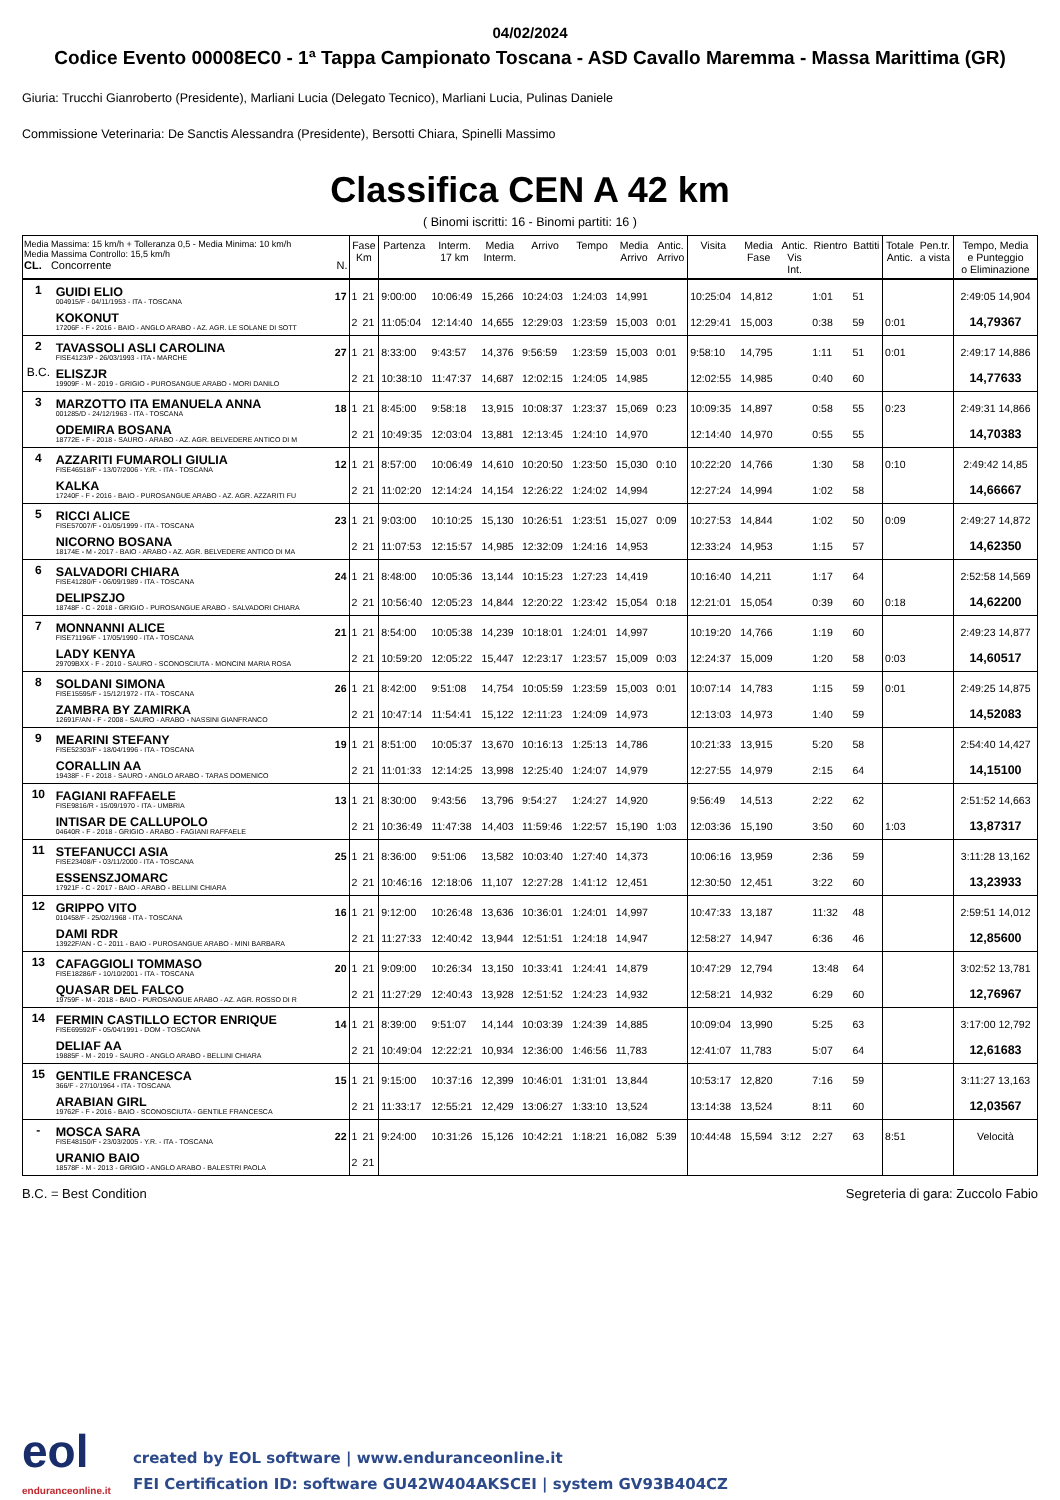04/02/2024
Codice Evento 00008EC0 - 1ª Tappa Campionato Toscana - ASD Cavallo Maremma - Massa Marittima (GR)
Giuria: Trucchi Gianroberto (Presidente), Marliani Lucia (Delegato Tecnico), Marliani Lucia, Pulinas Daniele
Commissione Veterinaria: De Sanctis Alessandra (Presidente), Bersotti Chiara, Spinelli Massimo
Classifica CEN A 42 km
( Binomi iscritti: 16 - Binomi partiti: 16 )
| Media Massima: 15 km/h + Tolleranza 0,5 - Media Minima: 10 km/h Media Massima Controllo: 15,5 km/h CL. Concorrente N. | | | Fase Km | | Partenza | Interm. 17 km | Media Interm. | Arrivo | Tempo | Media Arrivo | Antic. Arrivo | Visita | Media Fase | Antic. Vis Int. | Rientro | Battiti | Totale Antic. | Pen.tr. a vista | Tempo, Media e Punteggio o Eliminazione |
| --- | --- | --- | --- | --- | --- | --- | --- | --- | --- | --- | --- | --- | --- | --- | --- | --- | --- | --- | --- |
| 1 | GUIDI ELIO 004915/F - 04/11/1953 - ITA - TOSCANA | 17 | 1 | 21 | 9:00:00 | 10:06:49 | 15,266 | 10:24:03 | 1:24:03 | 14,991 | | 10:25:04 | 14,812 | | 1:01 | 51 | | | 2:49:05 14,904 |
| | KOKONUT 17206F - F - 2016 - BAIO - ANGLO ARABO - AZ. AGR. LE SOLANE DI SOTT | | 2 | 21 | 11:05:04 | 12:14:40 | 14,655 | 12:29:03 | 1:23:59 | 15,003 | 0:01 | 12:29:41 | 15,003 | | 0:38 | 59 | 0:01 | | 14,79367 |
| 2 | TAVASSOLI ASLI CAROLINA FISE4123/P - 26/03/1993 - ITA - MARCHE | 27 | 1 | 21 | 8:33:00 | 9:43:57 | 14,376 | 9:56:59 | 1:23:59 | 15,003 | 0:01 | 9:58:10 | 14,795 | | 1:11 | 51 | 0:01 | | 2:49:17 14,886 |
| B.C. | ELISZJR 19909F - M - 2019 - GRIGIO - PUROSANGUE ARABO - MORI DANILO | | 2 | 21 | 10:38:10 | 11:47:37 | 14,687 | 12:02:15 | 1:24:05 | 14,985 | | 12:02:55 | 14,985 | | 0:40 | 60 | | | 14,77633 |
| 3 | MARZOTTO ITA EMANUELA ANNA 001285/D - 24/12/1963 - ITA - TOSCANA | 18 | 1 | 21 | 8:45:00 | 9:58:18 | 13,915 | 10:08:37 | 1:23:37 | 15,069 | 0:23 | 10:09:35 | 14,897 | | 0:58 | 55 | 0:23 | | 2:49:31 14,866 |
| | ODEMIRA BOSANA 18772E - F - 2018 - SAURO - ARABO - AZ. AGR. BELVEDERE ANTICO DI M | | 2 | 21 | 10:49:35 | 12:03:04 | 13,881 | 12:13:45 | 1:24:10 | 14,970 | | 12:14:40 | 14,970 | | 0:55 | 55 | | | 14,70383 |
| 4 | AZZARITI FUMAROLI GIULIA FISE46518/F - 13/07/2006 - Y.R. - ITA - TOSCANA | 12 | 1 | 21 | 8:57:00 | 10:06:49 | 14,610 | 10:20:50 | 1:23:50 | 15,030 | 0:10 | 10:22:20 | 14,766 | | 1:30 | 58 | 0:10 | | 2:49:42 14,85 |
| | KALKA 17240F - F - 2016 - BAIO - PUROSANGUE ARABO - AZ. AGR. AZZARITI FU | | 2 | 21 | 11:02:20 | 12:14:24 | 14,154 | 12:26:22 | 1:24:02 | 14,994 | | 12:27:24 | 14,994 | | 1:02 | 58 | | | 14,66667 |
| 5 | RICCI ALICE FISE57007/F - 01/05/1999 - ITA - TOSCANA | 23 | 1 | 21 | 9:03:00 | 10:10:25 | 15,130 | 10:26:51 | 1:23:51 | 15,027 | 0:09 | 10:27:53 | 14,844 | | 1:02 | 50 | 0:09 | | 2:49:27 14,872 |
| | NICORNO BOSANA 18174E - M - 2017 - BAIO - ARABO - AZ. AGR. BELVEDERE ANTICO DI MA | | 2 | 21 | 11:07:53 | 12:15:57 | 14,985 | 12:32:09 | 1:24:16 | 14,953 | | 12:33:24 | 14,953 | | 1:15 | 57 | | | 14,62350 |
| 6 | SALVADORI CHIARA FISE41280/F - 06/09/1989 - ITA - TOSCANA | 24 | 1 | 21 | 8:48:00 | 10:05:36 | 13,144 | 10:15:23 | 1:27:23 | 14,419 | | 10:16:40 | 14,211 | | 1:17 | 64 | | | 2:52:58 14,569 |
| | DELIPSZJO 18748F - C - 2018 - GRIGIO - PUROSANGUE ARABO - SALVADORI CHIARA | | 2 | 21 | 10:56:40 | 12:05:23 | 14,844 | 12:20:22 | 1:23:42 | 15,054 | 0:18 | 12:21:01 | 15,054 | | 0:39 | 60 | 0:18 | | 14,62200 |
| 7 | MONNANNI ALICE FISE71196/F - 17/05/1990 - ITA - TOSCANA | 21 | 1 | 21 | 8:54:00 | 10:05:38 | 14,239 | 10:18:01 | 1:24:01 | 14,997 | | 10:19:20 | 14,766 | | 1:19 | 60 | | | 2:49:23 14,877 |
| | LADY KENYA 29709BXX - F - 2010 - SAURO - SCONOSCIUTA - MONCINI MARIA ROSA | | 2 | 21 | 10:59:20 | 12:05:22 | 15,447 | 12:23:17 | 1:23:57 | 15,009 | 0:03 | 12:24:37 | 15,009 | | 1:20 | 58 | 0:03 | | 14,60517 |
| 8 | SOLDANI SIMONA FISE15595/F - 15/12/1972 - ITA - TOSCANA | 26 | 1 | 21 | 8:42:00 | 9:51:08 | 14,754 | 10:05:59 | 1:23:59 | 15,003 | 0:01 | 10:07:14 | 14,783 | | 1:15 | 59 | 0:01 | | 2:49:25 14,875 |
| | ZAMBRA BY ZAMIRKA 12691F/AN - F - 2008 - SAURO - ARABO - NASSINI GIANFRANCO | | 2 | 21 | 10:47:14 | 11:54:41 | 15,122 | 12:11:23 | 1:24:09 | 14,973 | | 12:13:03 | 14,973 | | 1:40 | 59 | | | 14,52083 |
| 9 | MEARINI STEFANY FISE52303/F - 18/04/1996 - ITA - TOSCANA | 19 | 1 | 21 | 8:51:00 | 10:05:37 | 13,670 | 10:16:13 | 1:25:13 | 14,786 | | 10:21:33 | 13,915 | | 5:20 | 58 | | | 2:54:40 14,427 |
| | CORALLIN AA 19438F - F - 2018 - SAURO - ANGLO ARABO - TARAS DOMENICO | | 2 | 21 | 11:01:33 | 12:14:25 | 13,998 | 12:25:40 | 1:24:07 | 14,979 | | 12:27:55 | 14,979 | | 2:15 | 64 | | | 14,15100 |
| 10 | FAGIANI RAFFAELE FISE9816/R - 15/09/1970 - ITA - UMBRIA | 13 | 1 | 21 | 8:30:00 | 9:43:56 | 13,796 | 9:54:27 | 1:24:27 | 14,920 | | 9:56:49 | 14,513 | | 2:22 | 62 | | | 2:51:52 14,663 |
| | INTISAR DE CALLUPOLO 04640R - F - 2018 - GRIGIO - ARABO - FAGIANI RAFFAELE | | 2 | 21 | 10:36:49 | 11:47:38 | 14,403 | 11:59:46 | 1:22:57 | 15,190 | 1:03 | 12:03:36 | 15,190 | | 3:50 | 60 | 1:03 | | 13,87317 |
| 11 | STEFANUCCI ASIA FISE23408/F - 03/11/2000 - ITA - TOSCANA | 25 | 1 | 21 | 8:36:00 | 9:51:06 | 13,582 | 10:03:40 | 1:27:40 | 14,373 | | 10:06:16 | 13,959 | | 2:36 | 59 | | | 3:11:28 13,162 |
| | ESSENSZJOMARC 17921F - C - 2017 - BAIO - ARABO - BELLINI CHIARA | | 2 | 21 | 10:46:16 | 12:18:06 | 11,107 | 12:27:28 | 1:41:12 | 12,451 | | 12:30:50 | 12,451 | | 3:22 | 60 | | | 13,23933 |
| 12 | GRIPPO VITO 010458/F - 25/02/1968 - ITA - TOSCANA | 16 | 1 | 21 | 9:12:00 | 10:26:48 | 13,636 | 10:36:01 | 1:24:01 | 14,997 | | 10:47:33 | 13,187 | | 11:32 | 48 | | | 2:59:51 14,012 |
| | DAMI RDR 13922F/AN - C - 2011 - BAIO - PUROSANGUE ARABO - MINI BARBARA | | 2 | 21 | 11:27:33 | 12:40:42 | 13,944 | 12:51:51 | 1:24:18 | 14,947 | | 12:58:27 | 14,947 | | 6:36 | 46 | | | 12,85600 |
| 13 | CAFAGGIOLI TOMMASO FISE18286/F - 10/10/2001 - ITA - TOSCANA | 20 | 1 | 21 | 9:09:00 | 10:26:34 | 13,150 | 10:33:41 | 1:24:41 | 14,879 | | 10:47:29 | 12,794 | | 13:48 | 64 | | | 3:02:52 13,781 |
| | QUASAR DEL FALCO 19759F - M - 2018 - BAIO - PUROSANGUE ARABO - AZ. AGR. ROSSO DI R | | 2 | 21 | 11:27:29 | 12:40:43 | 13,928 | 12:51:52 | 1:24:23 | 14,932 | | 12:58:21 | 14,932 | | 6:29 | 60 | | | 12,76967 |
| 14 | FERMIN CASTILLO ECTOR ENRIQUE FISE69592/F - 05/04/1991 - DOM - TOSCANA | 14 | 1 | 21 | 8:39:00 | 9:51:07 | 14,144 | 10:03:39 | 1:24:39 | 14,885 | | 10:09:04 | 13,990 | | 5:25 | 63 | | | 3:17:00 12,792 |
| | DELIAF AA 19885F - M - 2019 - SAURO - ANGLO ARABO - BELLINI CHIARA | | 2 | 21 | 10:49:04 | 12:22:21 | 10,934 | 12:36:00 | 1:46:56 | 11,783 | | 12:41:07 | 11,783 | | 5:07 | 64 | | | 12,61683 |
| 15 | GENTILE FRANCESCA 366/F - 27/10/1964 - ITA - TOSCANA | 15 | 1 | 21 | 9:15:00 | 10:37:16 | 12,399 | 10:46:01 | 1:31:01 | 13,844 | | 10:53:17 | 12,820 | | 7:16 | 59 | | | 3:11:27 13,163 |
| | ARABIAN GIRL 19762F - F - 2016 - BAIO - SCONOSCIUTA - GENTILE FRANCESCA | | 2 | 21 | 11:33:17 | 12:55:21 | 12,429 | 13:06:27 | 1:33:10 | 13,524 | | 13:14:38 | 13,524 | | 8:11 | 60 | | | 12,03567 |
| - | MOSCA SARA FISE48150/F - 23/03/2005 - Y.R. - ITA - TOSCANA | 22 | 1 | 21 | 9:24:00 | 10:31:26 | 15,126 | 10:42:21 | 1:18:21 | 16,082 | 5:39 | 10:44:48 | 15,594 | 3:12 | 2:27 | 63 | 8:51 | | Velocità |
| | URANIO BAIO 18578F - M - 2013 - GRIGIO - ANGLO ARABO - BALESTRI PAOLA | | 2 | 21 | | | | | | | | | | | | | | | |
B.C. = Best Condition Segreteria di gara: Zuccolo Fabio
eol
enduranceonline.it
created by EOL software | www.enduranceonline.it
FEI Certification ID: software GU42W404AKSCEI | system GV93B404CZ